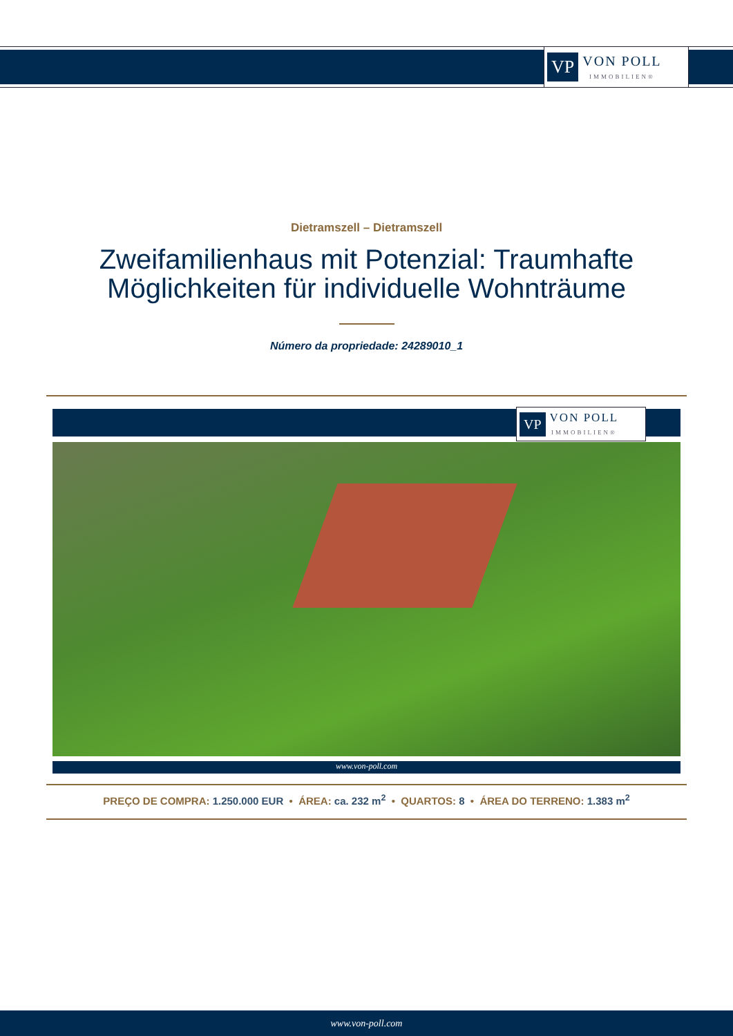VP
VON POLL
IMMOBILIEN®
Dietramszell – Dietramszell
Zweifamilienhaus mit Potenzial: Traumhafte
Möglichkeiten für individuelle Wohnträume
Número da propriedade: 24289010_1
VP
VON POLL
IMMOBILIEN®
www.von-poll.com
PREÇO DE COMPRA: 1.250.000 EUR • ÁREA: ca. 232 m<sup>2</sup> • QUARTOS: 8 • ÁREA DO TERRENO: 1.383 m<sup>2</sup>
www.von-poll.com